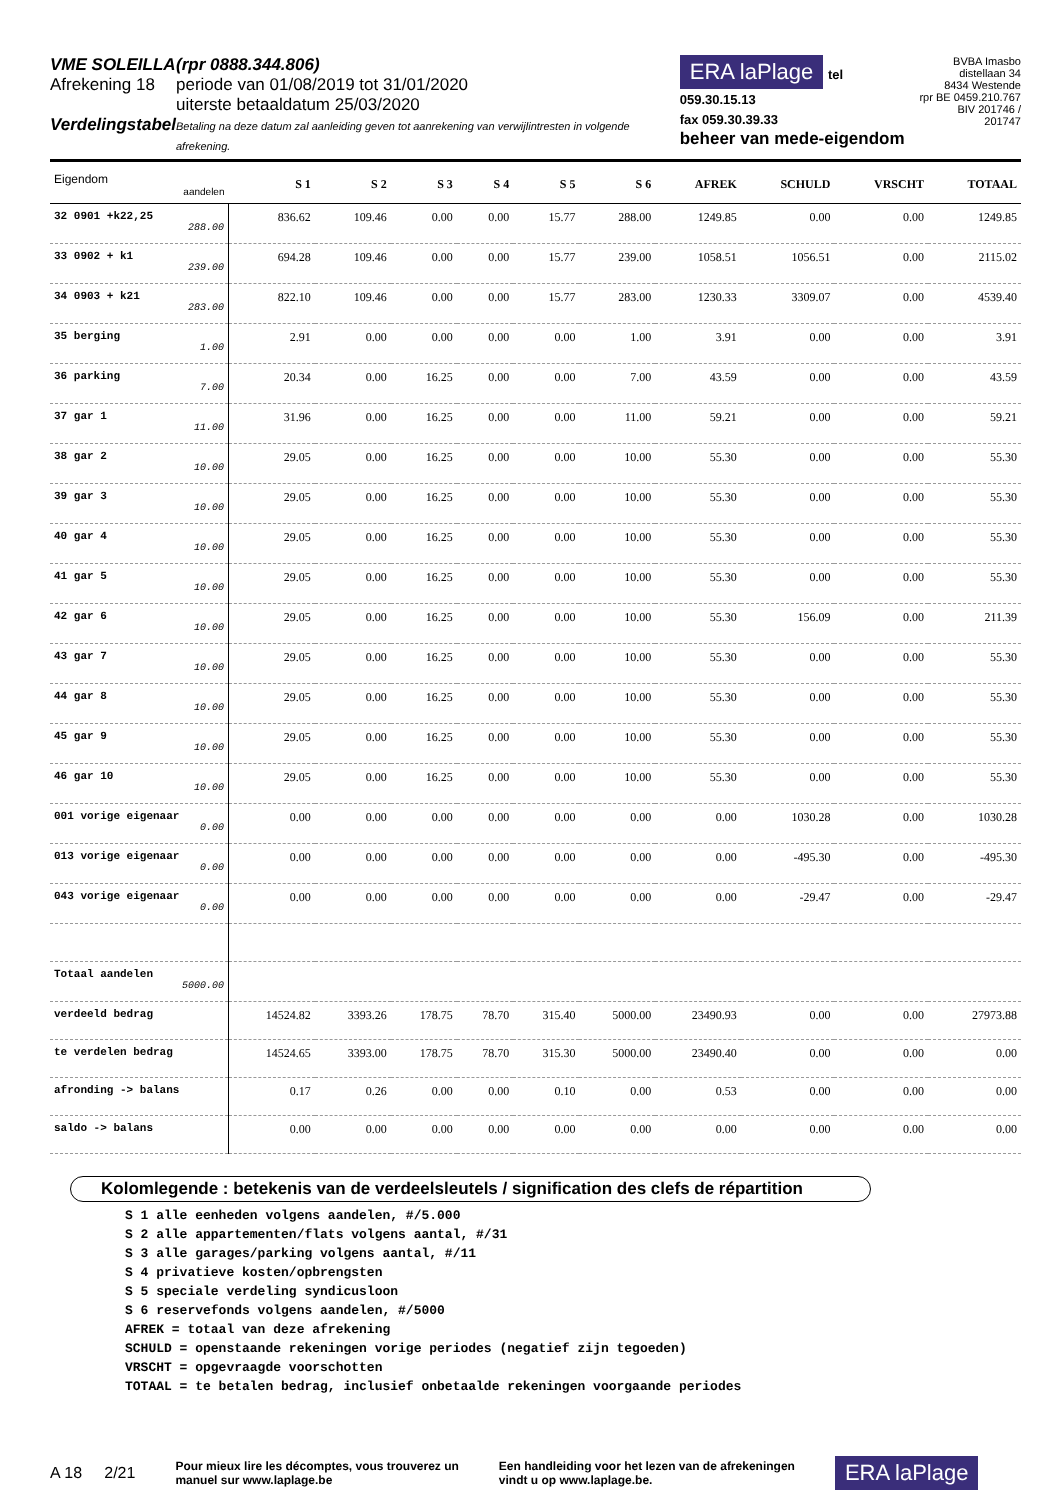VME SOLEILLA
Afrekening 18
Verdelingstabel
(rpr 0888.344.806)
periode van 01/08/2019 tot 31/01/2020
uiterste betaaldatum 25/03/2020
Betaling na deze datum zal aanleiding geven tot aanrekening van verwijlintresten in volgende afrekening.
ERA laPlage tel 059.30.15.13
fax 059.30.39.33
beheer van mede-eigendom
BVBA Imasbo
distellaan 34
8434 Westende
rpr BE 0459.210.767
BIV 201746 / 201747
| Eigendom aandelen | S 1 | S 2 | S 3 | S 4 | S 5 | S 6 | AFREK | SCHULD | VRSCHT | TOTAAL |
| --- | --- | --- | --- | --- | --- | --- | --- | --- | --- | --- |
| 32 0901 +k22,25 288.00 | 836.62 | 109.46 | 0.00 | 0.00 | 15.77 | 288.00 | 1249.85 | 0.00 | 0.00 | 1249.85 |
| 33 0902 + k1 239.00 | 694.28 | 109.46 | 0.00 | 0.00 | 15.77 | 239.00 | 1058.51 | 1056.51 | 0.00 | 2115.02 |
| 34 0903 + k21 283.00 | 822.10 | 109.46 | 0.00 | 0.00 | 15.77 | 283.00 | 1230.33 | 3309.07 | 0.00 | 4539.40 |
| 35 berging 1.00 | 2.91 | 0.00 | 0.00 | 0.00 | 0.00 | 1.00 | 3.91 | 0.00 | 0.00 | 3.91 |
| 36 parking 7.00 | 20.34 | 0.00 | 16.25 | 0.00 | 0.00 | 7.00 | 43.59 | 0.00 | 0.00 | 43.59 |
| 37 gar 1 11.00 | 31.96 | 0.00 | 16.25 | 0.00 | 0.00 | 11.00 | 59.21 | 0.00 | 0.00 | 59.21 |
| 38 gar 2 10.00 | 29.05 | 0.00 | 16.25 | 0.00 | 0.00 | 10.00 | 55.30 | 0.00 | 0.00 | 55.30 |
| 39 gar 3 10.00 | 29.05 | 0.00 | 16.25 | 0.00 | 0.00 | 10.00 | 55.30 | 0.00 | 0.00 | 55.30 |
| 40 gar 4 10.00 | 29.05 | 0.00 | 16.25 | 0.00 | 0.00 | 10.00 | 55.30 | 0.00 | 0.00 | 55.30 |
| 41 gar 5 10.00 | 29.05 | 0.00 | 16.25 | 0.00 | 0.00 | 10.00 | 55.30 | 0.00 | 0.00 | 55.30 |
| 42 gar 6 10.00 | 29.05 | 0.00 | 16.25 | 0.00 | 0.00 | 10.00 | 55.30 | 156.09 | 0.00 | 211.39 |
| 43 gar 7 10.00 | 29.05 | 0.00 | 16.25 | 0.00 | 0.00 | 10.00 | 55.30 | 0.00 | 0.00 | 55.30 |
| 44 gar 8 10.00 | 29.05 | 0.00 | 16.25 | 0.00 | 0.00 | 10.00 | 55.30 | 0.00 | 0.00 | 55.30 |
| 45 gar 9 10.00 | 29.05 | 0.00 | 16.25 | 0.00 | 0.00 | 10.00 | 55.30 | 0.00 | 0.00 | 55.30 |
| 46 gar 10 10.00 | 29.05 | 0.00 | 16.25 | 0.00 | 0.00 | 10.00 | 55.30 | 0.00 | 0.00 | 55.30 |
| 001 vorige eigenaar 0.00 | 0.00 | 0.00 | 0.00 | 0.00 | 0.00 | 0.00 | 0.00 | 1030.28 | 0.00 | 1030.28 |
| 013 vorige eigenaar 0.00 | 0.00 | 0.00 | 0.00 | 0.00 | 0.00 | 0.00 | 0.00 | -495.30 | 0.00 | -495.30 |
| 043 vorige eigenaar 0.00 | 0.00 | 0.00 | 0.00 | 0.00 | 0.00 | 0.00 | 0.00 | -29.47 | 0.00 | -29.47 |
| Totaal aandelen 5000.00 | | | | | | | | | | |
| verdeeld bedrag | 14524.82 | 3393.26 | 178.75 | 78.70 | 315.40 | 5000.00 | 23490.93 | 0.00 | 0.00 | 27973.88 |
| te verdelen bedrag | 14524.65 | 3393.00 | 178.75 | 78.70 | 315.30 | 5000.00 | 23490.40 | 0.00 | 0.00 | 0.00 |
| afronding -> balans | 0.17 | 0.26 | 0.00 | 0.00 | 0.10 | 0.00 | 0.53 | 0.00 | 0.00 | 0.00 |
| saldo -> balans | 0.00 | 0.00 | 0.00 | 0.00 | 0.00 | 0.00 | 0.00 | 0.00 | 0.00 | 0.00 |
Kolomlegende : betekenis van de verdeelsleutels / signification des clefs de répartition
S 1 alle eenheden volgens aandelen, #/5.000
S 2 alle appartementen/flats volgens aantal, #/31
S 3 alle garages/parking volgens aantal, #/11
S 4 privatieve kosten/opbrengsten
S 5 speciale verdeling syndicusloon
S 6 reservefonds volgens aandelen, #/5000
AFREK = totaal van deze afrekening
SCHULD = openstaande rekeningen vorige periodes (negatief zijn tegoeden)
VRSCHT = opgevraagde voorschotten
TOTAAL = te betalen bedrag, inclusief onbetaalde rekeningen voorgaande periodes
A 18 2/21 Pour mieux lire les décomptes, vous trouverez un
manuel sur www.laplage.be Een handleiding voor het lezen van de afrekeningen
vindt u op www.laplage.be. ERA laPlage